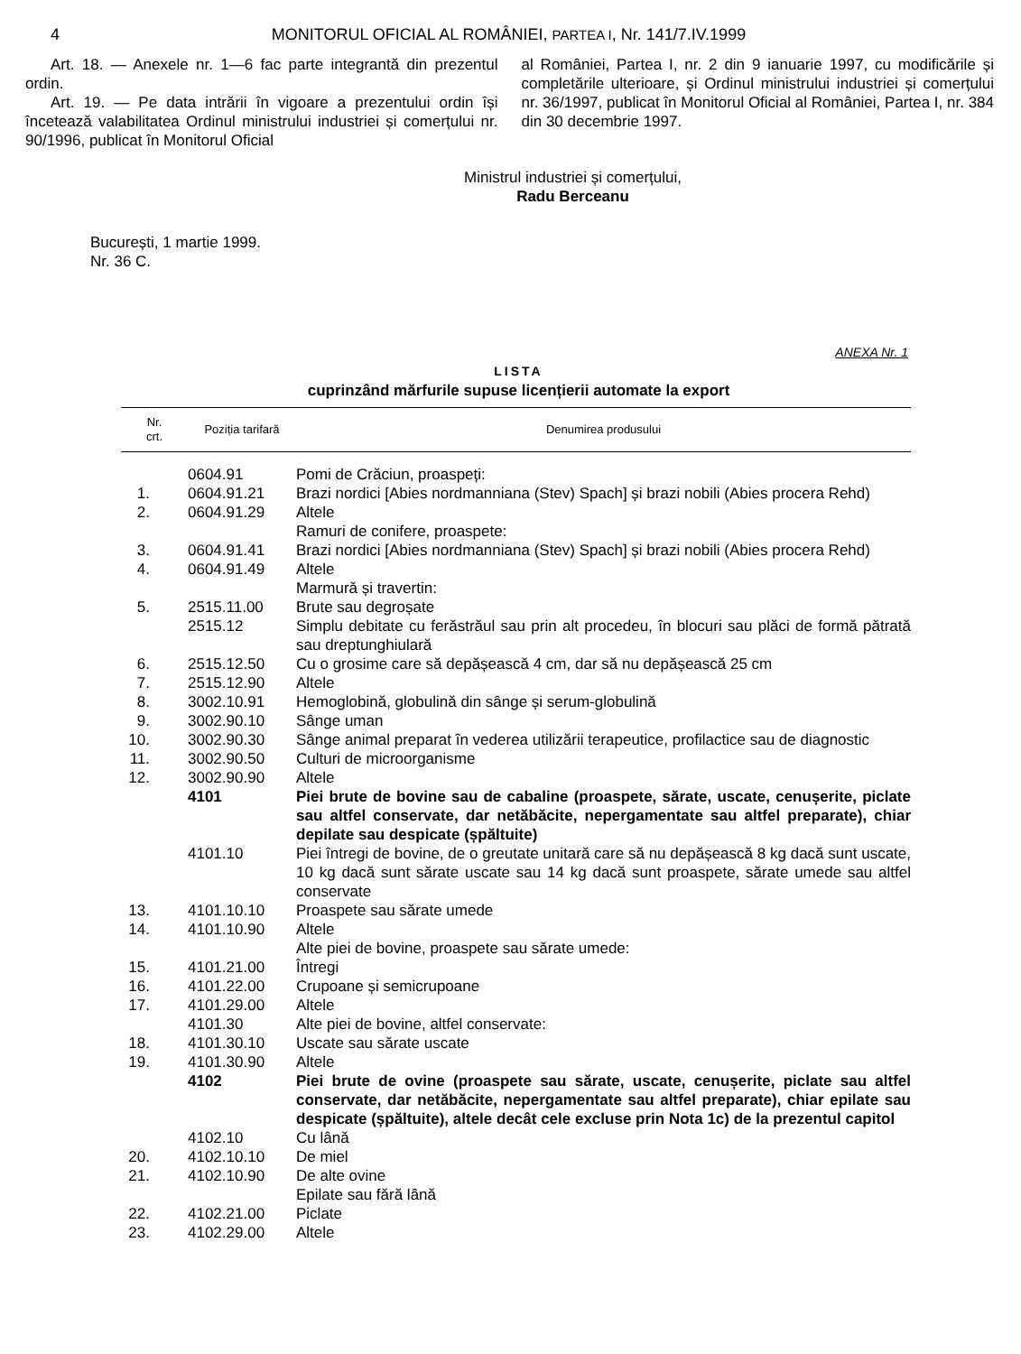4 MONITORUL OFICIAL AL ROMÂNIEI, PARTEA I, Nr. 141/7.IV.1999
Art. 18. — Anexele nr. 1—6 fac parte integrantă din prezentul ordin.
Art. 19. — Pe data intrării în vigoare a prezentului ordin își încetează valabilitatea Ordinul ministrului industriei și comerțului nr. 90/1996, publicat în Monitorul Oficial
al României, Partea I, nr. 2 din 9 ianuarie 1997, cu modificările și completările ulterioare, și Ordinul ministrului industriei și comerțului nr. 36/1997, publicat în Monitorul Oficial al României, Partea I, nr. 384 din 30 decembrie 1997.
Ministrul industriei și comerțului,
Radu Berceanu
București, 1 martie 1999.
Nr. 36 C.
ANEXA Nr. 1
LISTA
cuprinzând mărfurile supuse licențierii automate la export
| Nr. crt. | Poziția tarifară | Denumirea produsului |
| --- | --- | --- |
| | 0604.91 | Pomi de Crăciun, proaspeți: |
| 1. | 0604.91.21 | Brazi nordici [Abies nordmanniana (Stev) Spach] și brazi nobili (Abies procera Rehd) |
| 2. | 0604.91.29 | Altele |
| | | Ramuri de conifere, proaspete: |
| 3. | 0604.91.41 | Brazi nordici [Abies nordmanniana (Stev) Spach] și brazi nobili (Abies procera Rehd) |
| 4. | 0604.91.49 | Altele |
| | | Marmură și travertin: |
| 5. | 2515.11.00 | Brute sau degroșate |
| | 2515.12 | Simplu debitate cu ferăstrăul sau prin alt procedeu, în blocuri sau plăci de formă pătrată sau dreptunghiulară |
| 6. | 2515.12.50 | Cu o grosime care să depășească 4 cm, dar să nu depășească 25 cm |
| 7. | 2515.12.90 | Altele |
| 8. | 3002.10.91 | Hemoglobină, globulină din sânge și serum-globulină |
| 9. | 3002.90.10 | Sânge uman |
| 10. | 3002.90.30 | Sânge animal preparat în vederea utilizării terapeutice, profilactice sau de diagnostic |
| 11. | 3002.90.50 | Culturi de microorganisme |
| 12. | 3002.90.90 | Altele |
| | 4101 | Piei brute de bovine sau de cabaline (proaspete, sărate, uscate, cenușerite, piclate sau altfel conservate, dar netăbăcite, nepergamentate sau altfel preparate), chiar depilate sau despicate (șpăltuite) |
| | 4101.10 | Piei întregi de bovine, de o greutate unitară care să nu depășească 8 kg dacă sunt uscate, 10 kg dacă sunt sărate uscate sau 14 kg dacă sunt proaspete, sărate umede sau altfel conservate |
| 13. | 4101.10.10 | Proaspete sau sărate umede |
| 14. | 4101.10.90 | Altele |
| | | Alte piei de bovine, proaspete sau sărate umede: |
| 15. | 4101.21.00 | Întregi |
| 16. | 4101.22.00 | Crupoane și semicrupoane |
| 17. | 4101.29.00 | Altele |
| | 4101.30 | Alte piei de bovine, altfel conservate: |
| 18. | 4101.30.10 | Uscate sau sărate uscate |
| 19. | 4101.30.90 | Altele |
| | 4102 | Piei brute de ovine (proaspete sau sărate, uscate, cenușerite, piclate sau altfel conservate, dar netăbăcite, nepergamentate sau altfel preparate), chiar epilate sau despicate (șpăltuite), altele decât cele excluse prin Nota 1c) de la prezentul capitol |
| | 4102.10 | Cu lână |
| 20. | 4102.10.10 | De miel |
| 21. | 4102.10.90 | De alte ovine |
| | | Epilate sau fără lână |
| 22. | 4102.21.00 | Piclate |
| 23. | 4102.29.00 | Altele |